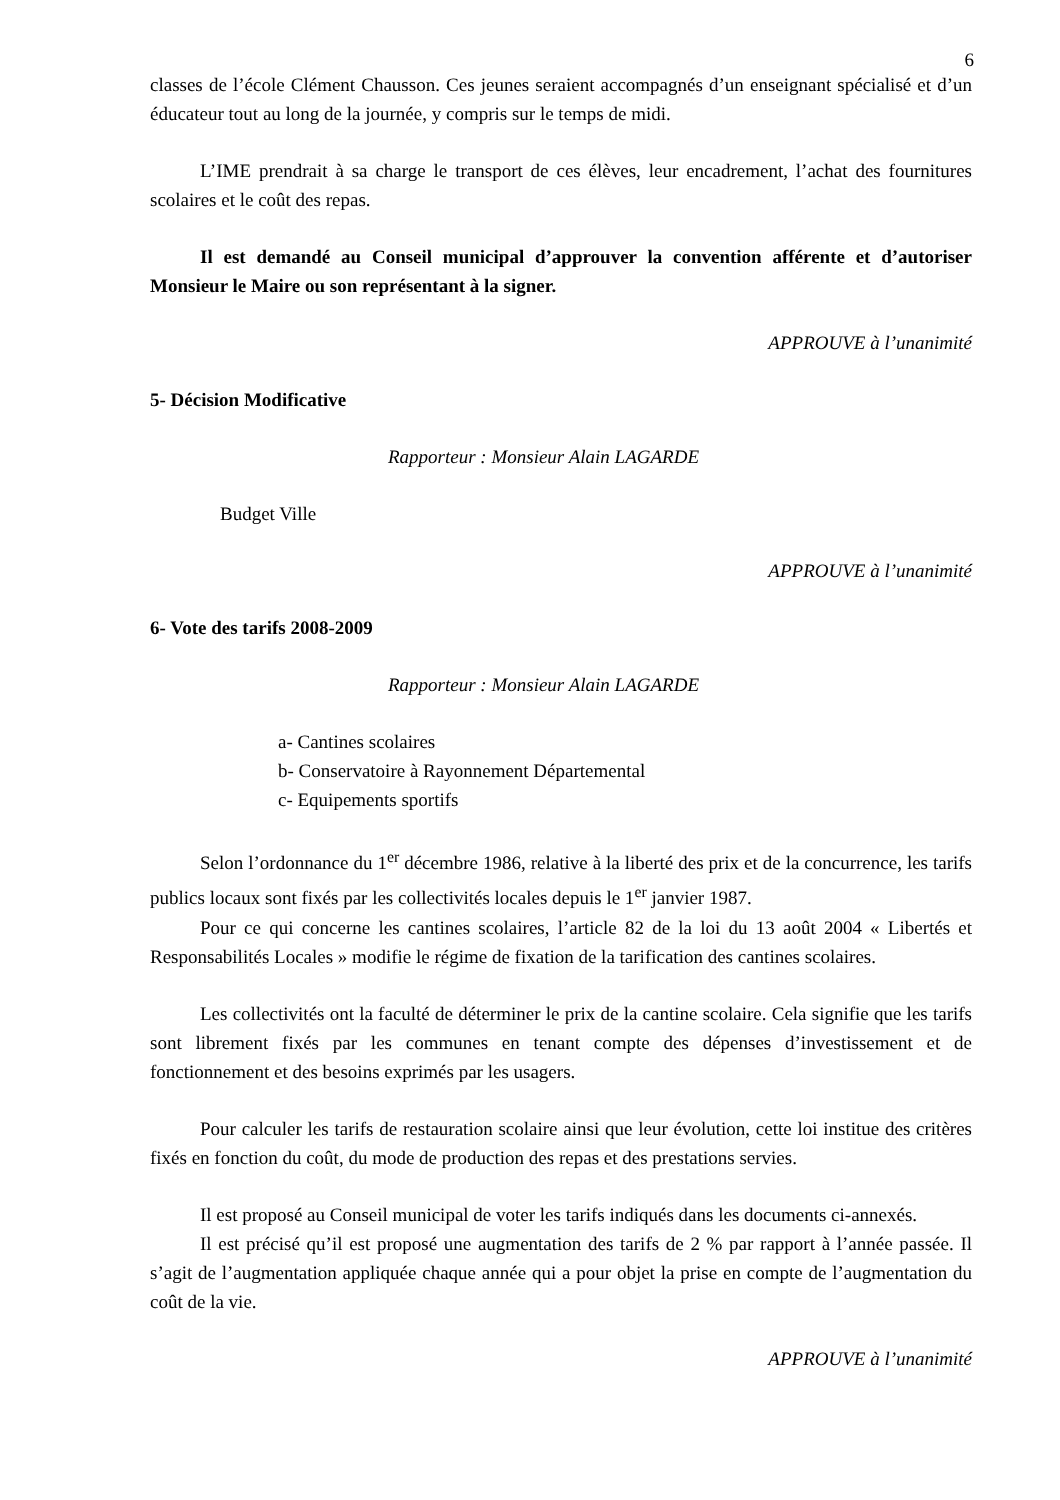6
classes de l’école Clément Chausson. Ces jeunes seraient accompagnés d’un enseignant spécialisé et d’un éducateur tout au long de la journée, y compris sur le temps de midi.
L’IME prendrait à sa charge le transport de ces élèves, leur encadrement, l’achat des fournitures scolaires et le coût des repas.
Il est demandé au Conseil municipal d’approuver la convention afférente et d’autoriser Monsieur le Maire ou son représentant à la signer.
APPROUVE à l’unanimité
5- Décision Modificative
Rapporteur : Monsieur Alain LAGARDE
Budget Ville
APPROUVE à l’unanimité
6- Vote des tarifs 2008-2009
Rapporteur : Monsieur Alain LAGARDE
a- Cantines scolaires
b- Conservatoire à Rayonnement Départemental
c- Equipements sportifs
Selon l’ordonnance du 1<sup>er</sup> décembre 1986, relative à la liberté des prix et de la concurrence, les tarifs publics locaux sont fixés par les collectivités locales depuis le 1<sup>er</sup> janvier 1987.
Pour ce qui concerne les cantines scolaires, l’article 82 de la loi du 13 août 2004 « Libertés et Responsabilités Locales » modifie le régime de fixation de la tarification des cantines scolaires.
Les collectivités ont la faculté de déterminer le prix de la cantine scolaire. Cela signifie que les tarifs sont librement fixés par les communes en tenant compte des dépenses d’investissement et de fonctionnement et des besoins exprimés par les usagers.
Pour calculer les tarifs de restauration scolaire ainsi que leur évolution, cette loi institue des critères fixés en fonction du coût, du mode de production des repas et des prestations servies.
Il est proposé au Conseil municipal de voter les tarifs indiqués dans les documents ci-annexés.
Il est précisé qu’il est proposé une augmentation des tarifs de 2 % par rapport à l’année passée. Il s’agit de l’augmentation appliquée chaque année qui a pour objet la prise en compte de l’augmentation du coût de la vie.
APPROUVE à l’unanimité